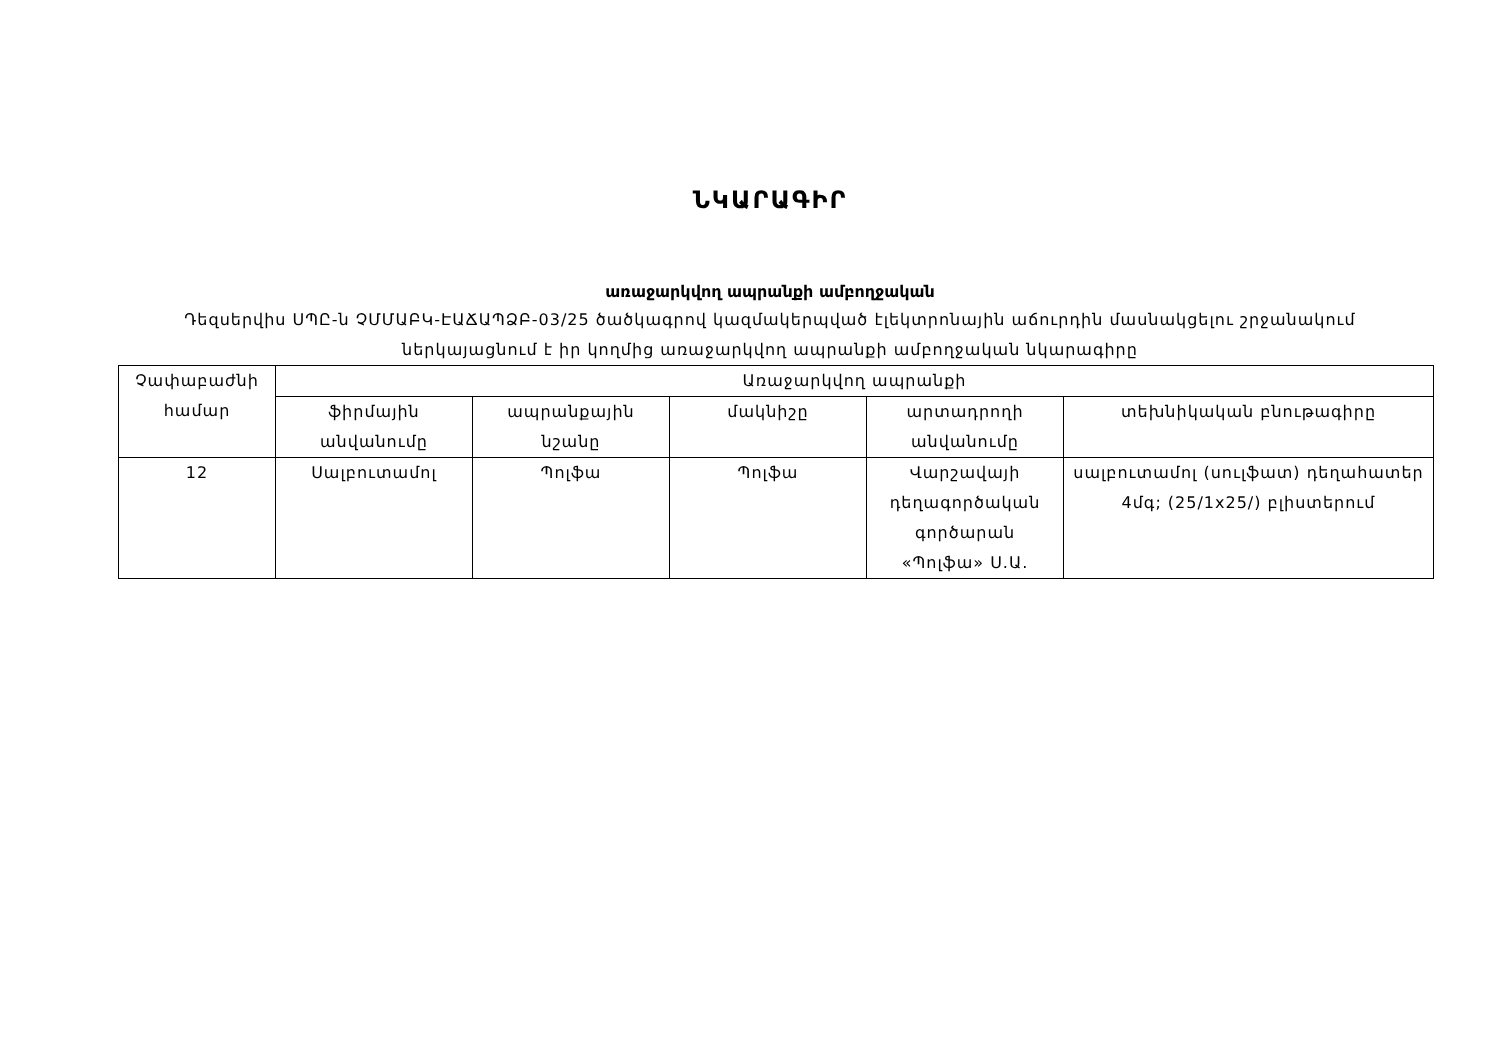ՆԿԱՐԱԳԻՐ
առաջարկվող ապրանքի ամբողջական
Դեզսերվիս ՍՊԸ-ն ՉՄՄԱԲԿ-ԷԱՃԱՊՁԲ-03/25 ծածկագրով կազմակերպված էլեկտրոնային աճուրդին մասնակցելու շրջանակում ներկայացնում է իր կողմից առաջարկվող ապրանքի ամբողջական նկարագիրը
| Չափաբաժնի համար | Առաջարկվող ապրանքի | | | | |
| --- | --- | --- | --- | --- | --- |
| | ֆիրմային անվանումը | ապրանքային նշանը | մակնիշը | արտադրողի անվանումը | տեխնիկական բնութագիրը |
| 12 | Սալբուտամոլ | Պոլֆա | Պոլֆա | Վարշավայի դեղագործական գործարան «Պոլֆա» Ս.Ա. | սալբուտամոլ (սուլֆատ) դեղահատեր 4մգ; (25/1x25/) բլիստերում |